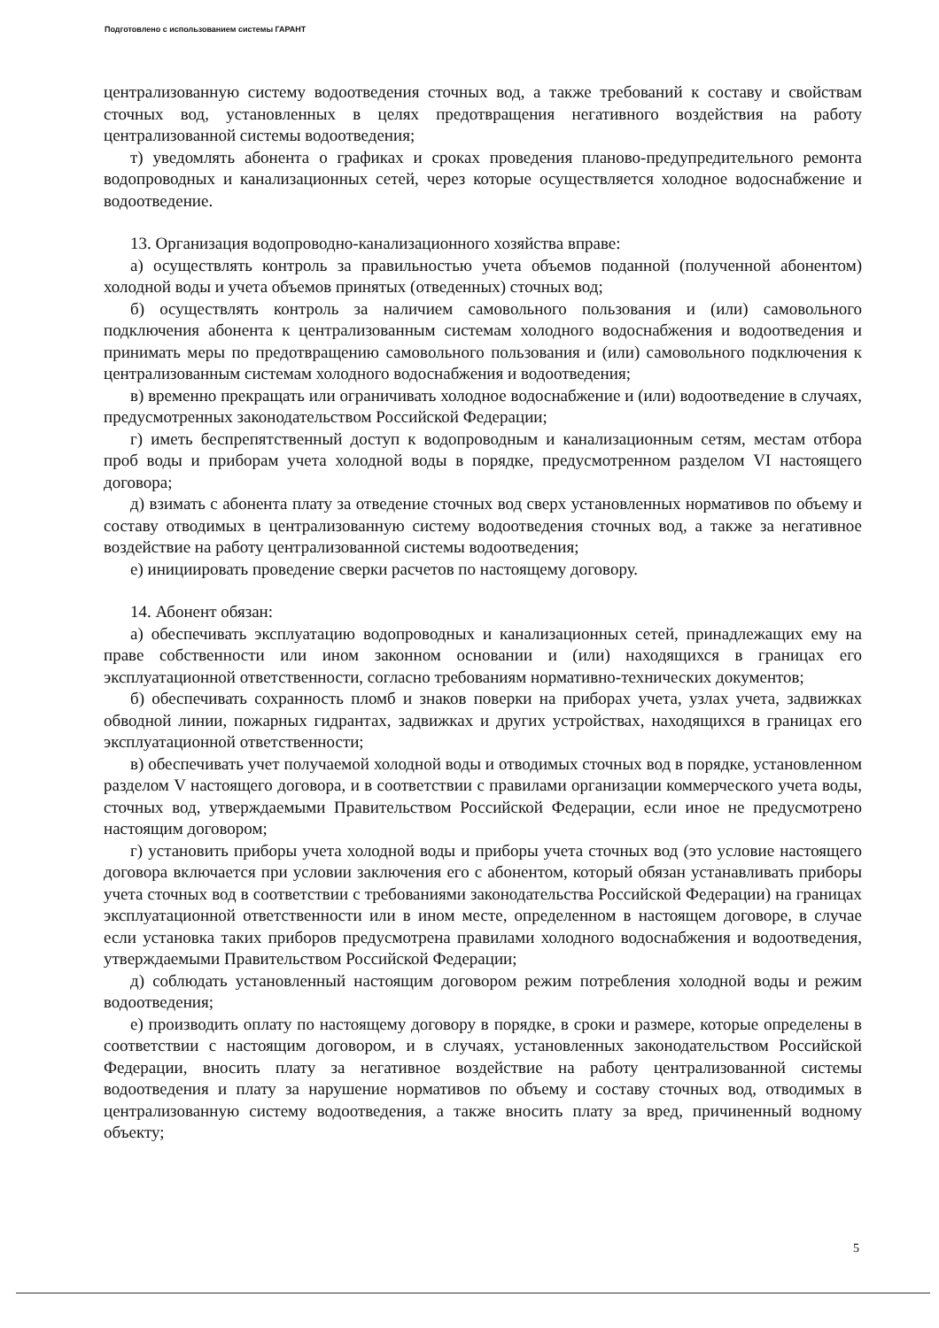Подготовлено с использованием системы ГАРАНТ
централизованную систему водоотведения сточных вод, а также требований к составу и свойствам сточных вод, установленных в целях предотвращения негативного воздействия на работу централизованной системы водоотведения;
т) уведомлять абонента о графиках и сроках проведения планово-предупредительного ремонта водопроводных и канализационных сетей, через которые осуществляется холодное водоснабжение и водоотведение.
13. Организация водопроводно-канализационного хозяйства вправе:
а) осуществлять контроль за правильностью учета объемов поданной (полученной абонентом) холодной воды и учета объемов принятых (отведенных) сточных вод;
б) осуществлять контроль за наличием самовольного пользования и (или) самовольного подключения абонента к централизованным системам холодного водоснабжения и водоотведения и принимать меры по предотвращению самовольного пользования и (или) самовольного подключения к централизованным системам холодного водоснабжения и водоотведения;
в) временно прекращать или ограничивать холодное водоснабжение и (или) водоотведение в случаях, предусмотренных законодательством Российской Федерации;
г) иметь беспрепятственный доступ к водопроводным и канализационным сетям, местам отбора проб воды и приборам учета холодной воды в порядке, предусмотренном разделом VI настоящего договора;
д) взимать с абонента плату за отведение сточных вод сверх установленных нормативов по объему и составу отводимых в централизованную систему водоотведения сточных вод, а также за негативное воздействие на работу централизованной системы водоотведения;
е) инициировать проведение сверки расчетов по настоящему договору.
14. Абонент обязан:
а) обеспечивать эксплуатацию водопроводных и канализационных сетей, принадлежащих ему на праве собственности или ином законном основании и (или) находящихся в границах его эксплуатационной ответственности, согласно требованиям нормативно-технических документов;
б) обеспечивать сохранность пломб и знаков поверки на приборах учета, узлах учета, задвижках обводной линии, пожарных гидрантах, задвижках и других устройствах, находящихся в границах его эксплуатационной ответственности;
в) обеспечивать учет получаемой холодной воды и отводимых сточных вод в порядке, установленном разделом V настоящего договора, и в соответствии с правилами организации коммерческого учета воды, сточных вод, утверждаемыми Правительством Российской Федерации, если иное не предусмотрено настоящим договором;
г) установить приборы учета холодной воды и приборы учета сточных вод (это условие настоящего договора включается при условии заключения его с абонентом, который обязан устанавливать приборы учета сточных вод в соответствии с требованиями законодательства Российской Федерации) на границах эксплуатационной ответственности или в ином месте, определенном в настоящем договоре, в случае если установка таких приборов предусмотрена правилами холодного водоснабжения и водоотведения, утверждаемыми Правительством Российской Федерации;
д) соблюдать установленный настоящим договором режим потребления холодной воды и режим водоотведения;
е) производить оплату по настоящему договору в порядке, в сроки и размере, которые определены в соответствии с настоящим договором, и в случаях, установленных законодательством Российской Федерации, вносить плату за негативное воздействие на работу централизованной системы водоотведения и плату за нарушение нормативов по объему и составу сточных вод, отводимых в централизованную систему водоотведения, а также вносить плату за вред, причиненный водному объекту;
5